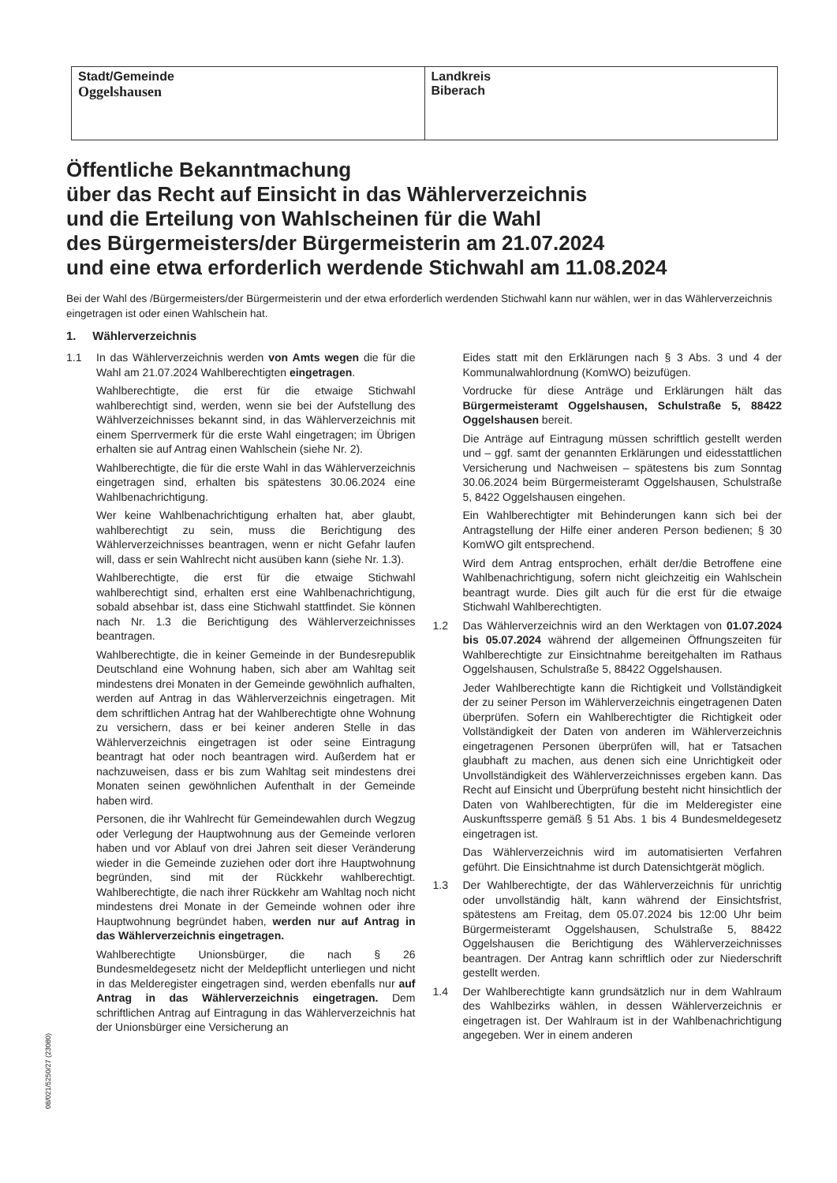| Stadt/Gemeinde Oggelshausen | Landkreis Biberach |
Öffentliche Bekanntmachung
über das Recht auf Einsicht in das Wählerverzeichnis
und die Erteilung von Wahlscheinen für die Wahl
des Bürgermeisters/der Bürgermeisterin am 21.07.2024
und eine etwa erforderlich werdende Stichwahl am 11.08.2024
Bei der Wahl des /Bürgermeisters/der Bürgermeisterin und der etwa erforderlich werdenden Stichwahl kann nur wählen, wer in das Wählerverzeichnis eingetragen ist oder einen Wahlschein hat.
1. Wählerverzeichnis
1.1 In das Wählerverzeichnis werden von Amts wegen die für die Wahl am 21.07.2024 Wahlberechtigten eingetragen.
Wahlberechtigte, die erst für die etwaige Stichwahl wahlberechtigt sind, werden, wenn sie bei der Aufstellung des Wählverzeichnisses bekannt sind, in das Wählerverzeichnis mit einem Sperrvermerk für die erste Wahl eingetragen; im Übrigen erhalten sie auf Antrag einen Wahlschein (siehe Nr. 2).
Wahlberechtigte, die für die erste Wahl in das Wählerverzeichnis eingetragen sind, erhalten bis spätestens 30.06.2024 eine Wahlbenachrichtigung.
Wer keine Wahlbenachrichtigung erhalten hat, aber glaubt, wahlberechtigt zu sein, muss die Berichtigung des Wählerverzeichnisses beantragen, wenn er nicht Gefahr laufen will, dass er sein Wahlrecht nicht ausüben kann (siehe Nr. 1.3).
Wahlberechtigte, die erst für die etwaige Stichwahl wahlberechtigt sind, erhalten erst eine Wahlbenachrichtigung, sobald absehbar ist, dass eine Stichwahl stattfindet. Sie können nach Nr. 1.3 die Berichtigung des Wählerverzeichnisses beantragen.
Wahlberechtigte, die in keiner Gemeinde in der Bundesrepublik Deutschland eine Wohnung haben, sich aber am Wahltag seit mindestens drei Monaten in der Gemeinde gewöhnlich aufhalten, werden auf Antrag in das Wählerverzeichnis eingetragen. Mit dem schriftlichen Antrag hat der Wahlberechtigte ohne Wohnung zu versichern, dass er bei keiner anderen Stelle in das Wählerverzeichnis eingetragen ist oder seine Eintragung beantragt hat oder noch beantragen wird. Außerdem hat er nachzuweisen, dass er bis zum Wahltag seit mindestens drei Monaten seinen gewöhnlichen Aufenthalt in der Gemeinde haben wird.
Personen, die ihr Wahlrecht für Gemeindewahlen durch Wegzug oder Verlegung der Hauptwohnung aus der Gemeinde verloren haben und vor Ablauf von drei Jahren seit dieser Veränderung wieder in die Gemeinde zuziehen oder dort ihre Hauptwohnung begründen, sind mit der Rückkehr wahlberechtigt. Wahlberechtigte, die nach ihrer Rückkehr am Wahltag noch nicht mindestens drei Monate in der Gemeinde wohnen oder ihre Hauptwohnung begründet haben, werden nur auf Antrag in das Wählerverzeichnis eingetragen.
Wahlberechtigte Unionsbürger, die nach § 26 Bundesmeldegesetz nicht der Meldepflicht unterliegen und nicht in das Melderegister eingetragen sind, werden ebenfalls nur auf Antrag in das Wählerverzeichnis eingetragen. Dem schriftlichen Antrag auf Eintragung in das Wählerverzeichnis hat der Unionsbürger eine Versicherung an
Eides statt mit den Erklärungen nach § 3 Abs. 3 und 4 der Kommunalwahlordnung (KomWO) beizufügen.
Vordrucke für diese Anträge und Erklärungen hält das Bürgermeisteramt Oggelshausen, Schulstraße 5, 88422 Oggelshausen bereit.
Die Anträge auf Eintragung müssen schriftlich gestellt werden und – ggf. samt der genannten Erklärungen und eidesstattlichen Versicherung und Nachweisen – spätestens bis zum Sonntag 30.06.2024 beim Bürgermeisteramt Oggelshausen, Schulstraße 5, 8422 Oggelshausen eingehen.
Ein Wahlberechtigter mit Behinderungen kann sich bei der Antragstellung der Hilfe einer anderen Person bedienen; § 30 KomWO gilt entsprechend.
Wird dem Antrag entsprochen, erhält der/die Betroffene eine Wahlbenachrichtigung, sofern nicht gleichzeitig ein Wahlschein beantragt wurde. Dies gilt auch für die erst für die etwaige Stichwahl Wahlberechtigten.
1.2 Das Wählerverzeichnis wird an den Werktagen von 01.07.2024 bis 05.07.2024 während der allgemeinen Öffnungszeiten für Wahlberechtigte zur Einsichtnahme bereitgehalten im Rathaus Oggelshausen, Schulstraße 5, 88422 Oggelshausen.
Jeder Wahlberechtigte kann die Richtigkeit und Vollständigkeit der zu seiner Person im Wählerverzeichnis eingetragenen Daten überprüfen. Sofern ein Wahlberechtigter die Richtigkeit oder Vollständigkeit der Daten von anderen im Wählerverzeichnis eingetragenen Personen überprüfen will, hat er Tatsachen glaubhaft zu machen, aus denen sich eine Unrichtigkeit oder Unvollständigkeit des Wählerverzeichnisses ergeben kann. Das Recht auf Einsicht und Überprüfung besteht nicht hinsichtlich der Daten von Wahlberechtigten, für die im Melderegister eine Auskunftssperre gemäß § 51 Abs. 1 bis 4 Bundesmeldegesetz eingetragen ist.
Das Wählerverzeichnis wird im automatisierten Verfahren geführt. Die Einsichtnahme ist durch Datensichtgerät möglich.
1.3 Der Wahlberechtigte, der das Wählerverzeichnis für unrichtig oder unvollständig hält, kann während der Einsichtsfrist, spätestens am Freitag, dem 05.07.2024 bis 12:00 Uhr beim Bürgermeisteramt Oggelshausen, Schulstraße 5, 88422 Oggelshausen die Berichtigung des Wählerverzeichnisses beantragen. Der Antrag kann schriftlich oder zur Niederschrift gestellt werden.
1.4 Der Wahlberechtigte kann grundsätzlich nur in dem Wahlraum des Wahlbezirks wählen, in dessen Wählerverzeichnis er eingetragen ist. Der Wahlraum ist in der Wahlbenachrichtigung angegeben. Wer in einem anderen
08/021/5250/27 (23080)